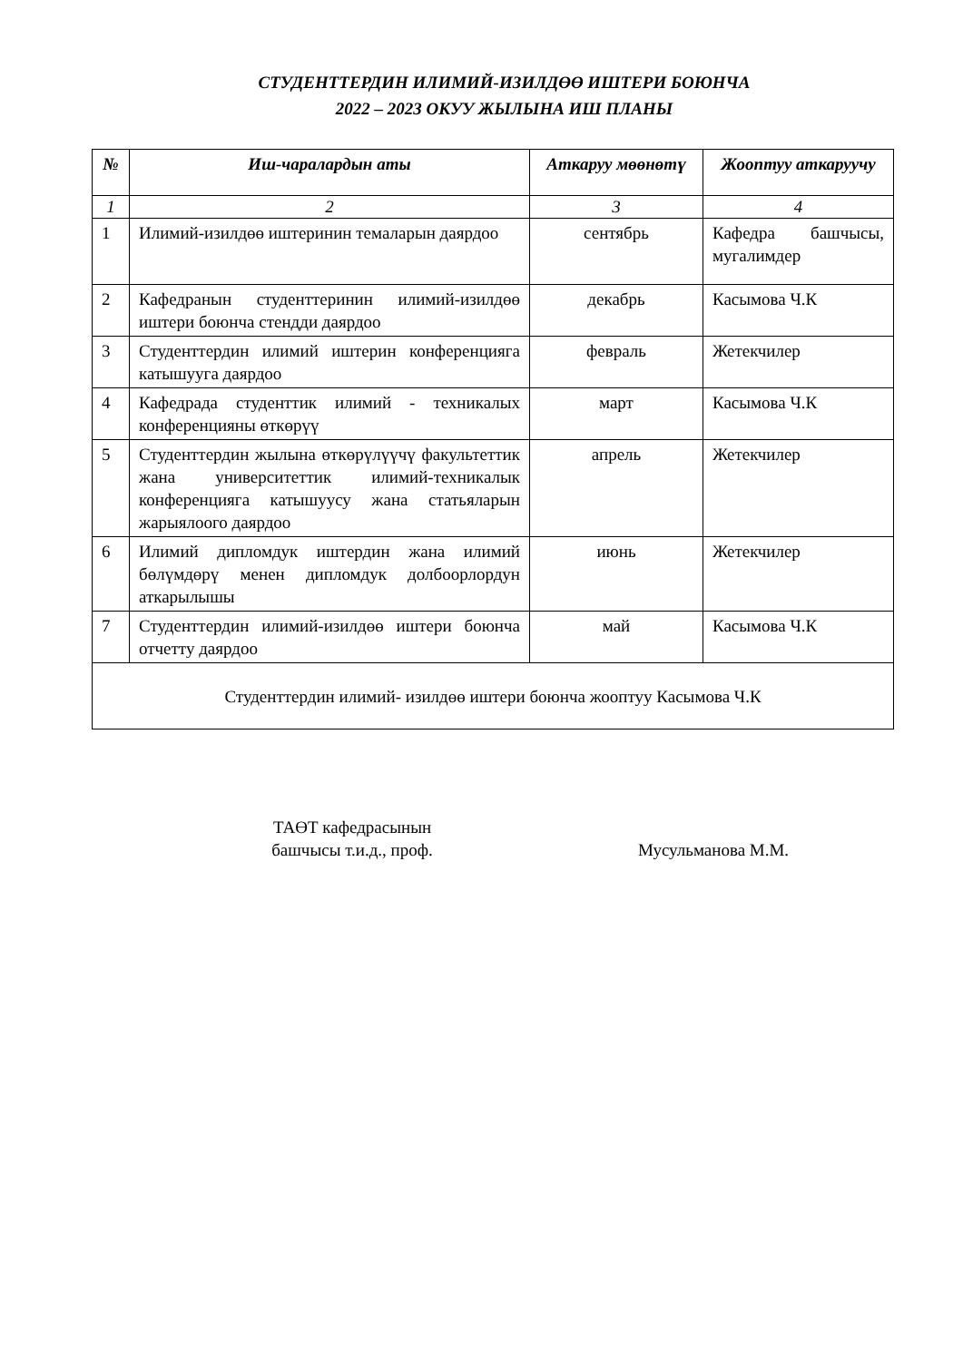СТУДЕНТТЕРДИН ИЛИМИЙ-ИЗИЛДӨӨ ИШТЕРИ БОЮНЧА
2022 – 2023 ОКУУ ЖЫЛЫНА ИШ ПЛАНЫ
| № | Иш-чаралардын аты | Аткаруу мөөнөтү | Жооптуу аткаруучу |
| --- | --- | --- | --- |
| 1 | 2 | 3 | 4 |
| 1 | Илимий-изилдөө иштеринин темаларын даярдоо | сентябрь | Кафедра башчысы, мугалимдер |
| 2 | Кафедранын студенттеринин илимий-изилдөө иштери боюнча стендди даярдоо | декабрь | Касымова Ч.К |
| 3 | Студенттердин илимий иштерин конференцияга катышууга даярдоо | февраль | Жетекчилер |
| 4 | Кафедрада студенттик илимий - техникалых конференцияны өткөрүү | март | Касымова Ч.К |
| 5 | Студенттердин жылына өткөрүлүүчү факультеттик жана университеттик илимий-техникалык конференцияга катышуусу жана статьяларын жарыялоого даярдоо | апрель | Жетекчилер |
| 6 | Илимий дипломдук иштердин жана илимий бөлүмдөрү менен дипломдук долбоорлордун аткарылышы | июнь | Жетекчилер |
| 7 | Студенттердин илимий-изилдөө иштери боюнча отчетту даярдоо | май | Касымова Ч.К |
| Студенттердин илимий- изилдөө иштери боюнча жооптуу Касымова Ч.К | | | |
ТАӨТ кафедрасынын
башчысы т.и.д., проф.
Мусульманова М.М.